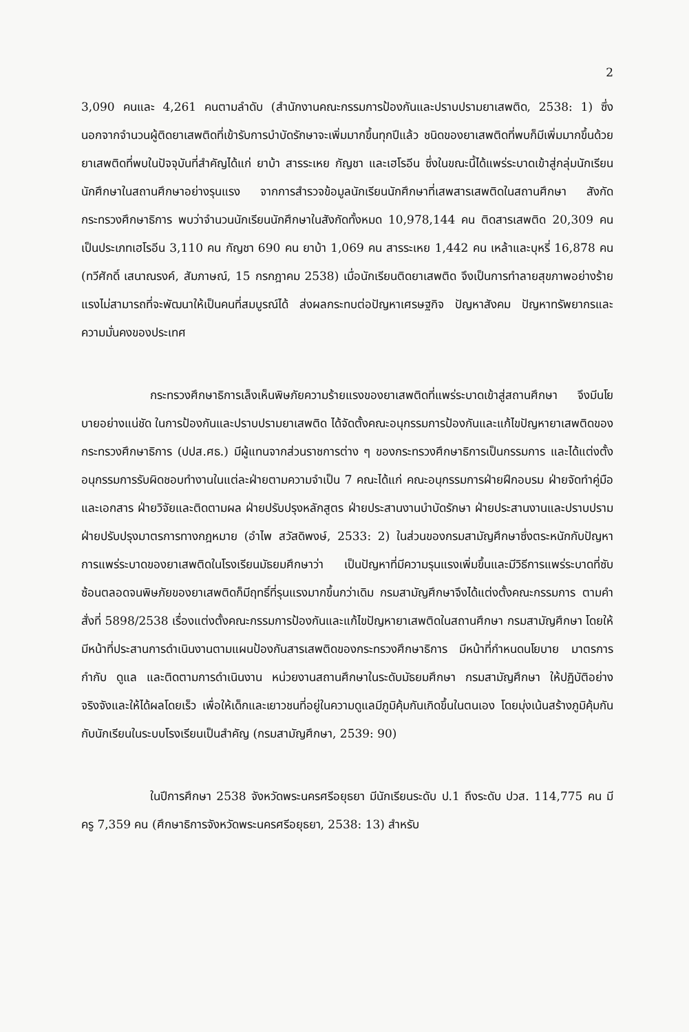2
3,090 คนและ 4,261 คนตามลำดับ (สำนักงานคณะกรรมการป้องกันและปราบปรามยาเสพติด, 2538: 1) ซึ่งนอกจากจำนวนผู้ติดยาเสพติดที่เข้ารับการบำบัดรักษาจะเพิ่มมากขึ้นทุกปีแล้ว ชนิดของยาเสพติดที่พบก็มีเพิ่มมากขึ้นด้วย ยาเสพติดที่พบในปัจจุบันที่สำคัญได้แก่ ยาบ้า สารระเหย กัญชา และเฮโรอีน ซึ่งในขณะนี้ได้แพร่ระบาดเข้าสู่กลุ่มนักเรียนนักศึกษาในสถานศึกษาอย่างรุนแรง จากการสำรวจข้อมูลนักเรียนนักศึกษาที่เสพสารเสพติดในสถานศึกษา สังกัดกระทรวงศึกษาธิการ พบว่าจำนวนนักเรียนนักศึกษาในสังกัดทั้งหมด 10,978,144 คน ติดสารเสพติด 20,309 คน เป็นประเภทเฮโรอีน 3,110 คน กัญชา 690 คน ยาบ้า 1,069 คน สารระเหย 1,442 คน เหล้าและบุหรี่ 16,878 คน (ทวีศักดิ์ เสนาณรงค์, สัมภาษณ์, 15 กรกฎาคม 2538) เมื่อนักเรียนติดยาเสพติด จึงเป็นการทำลายสุขภาพอย่างร้ายแรงไม่สามารถที่จะพัฒนาให้เป็นคนที่สมบูรณ์ได้ ส่งผลกระทบต่อปัญหาเศรษฐกิจ ปัญหาสังคม ปัญหาทรัพยากรและความมั่นคงของประเทศ
กระทรวงศึกษาธิการเล็งเห็นพิษภัยความร้ายแรงของยาเสพติดที่แพร่ระบาดเข้าสู่สถานศึกษา จึงมีนโยบายอย่างแน่ชัด ในการป้องกันและปราบปรามยาเสพติด ได้จัดตั้งคณะอนุกรรมการป้องกันและแก้ไขปัญหายาเสพติดของกระทรวงศึกษาธิการ (ปปส.ศธ.) มีผู้แทนจากส่วนราชการต่าง ๆ ของกระทรวงศึกษาธิการเป็นกรรมการ และได้แต่งตั้งอนุกรรมการรับผิดชอบทำงานในแต่ละฝ่ายตามความจำเป็น 7 คณะได้แก่ คณะอนุกรรมการฝ่ายฝึกอบรม ฝ่ายจัดทำคู่มือและเอกสาร ฝ่ายวิจัยและติดตามผล ฝ่ายปรับปรุงหลักสูตร ฝ่ายประสานงานบำบัดรักษา ฝ่ายประสานงานและปราบปราม ฝ่ายปรับปรุงมาตรการทางกฎหมาย (อำไพ สวัสดิพงษ์, 2533: 2) ในส่วนของกรมสามัญศึกษาซึ่งตระหนักกับปัญหาการแพร่ระบาดของยาเสพติดในโรงเรียนมัธยมศึกษาว่า เป็นปัญหาที่มีความรุนแรงเพิ่มขึ้นและมีวิธีการแพร่ระบาดที่ซับซ้อนตลอดจนพิษภัยของยาเสพติดก็มีฤทธิ์ที่รุนแรงมากขึ้นกว่าเดิม กรมสามัญศึกษาจึงได้แต่งตั้งคณะกรรมการ ตามคำสั่งที่ 5898/2538 เรื่องแต่งตั้งคณะกรรมการป้องกันและแก้ไขปัญหายาเสพติดในสถานศึกษา กรมสามัญศึกษา โดยให้มีหน้าที่ประสานการดำเนินงานตามแผนป้องกันสารเสพติดของกระทรวงศึกษาธิการ มีหน้าที่กำหนดนโยบาย มาตรการ กำกับ ดูแล และติดตามการดำเนินงาน หน่วยงานสถานศึกษาในระดับมัธยมศึกษา กรมสามัญศึกษา ให้ปฏิบัติอย่างจริงจังและให้ได้ผลโดยเร็ว เพื่อให้เด็กและเยาวชนที่อยู่ในความดูแลมีภูมิคุ้มกันเกิดขึ้นในตนเอง โดยมุ่งเน้นสร้างภูมิคุ้มกันกับนักเรียนในระบบโรงเรียนเป็นสำคัญ (กรมสามัญศึกษา, 2539: 90)
ในปีการศึกษา 2538 จังหวัดพระนครศรีอยุธยา มีนักเรียนระดับ ป.1 ถึงระดับ ปวส. 114,775 คน มีครู 7,359 คน (ศึกษาธิการจังหวัดพระนครศรีอยุธยา, 2538: 13) สำหรับ